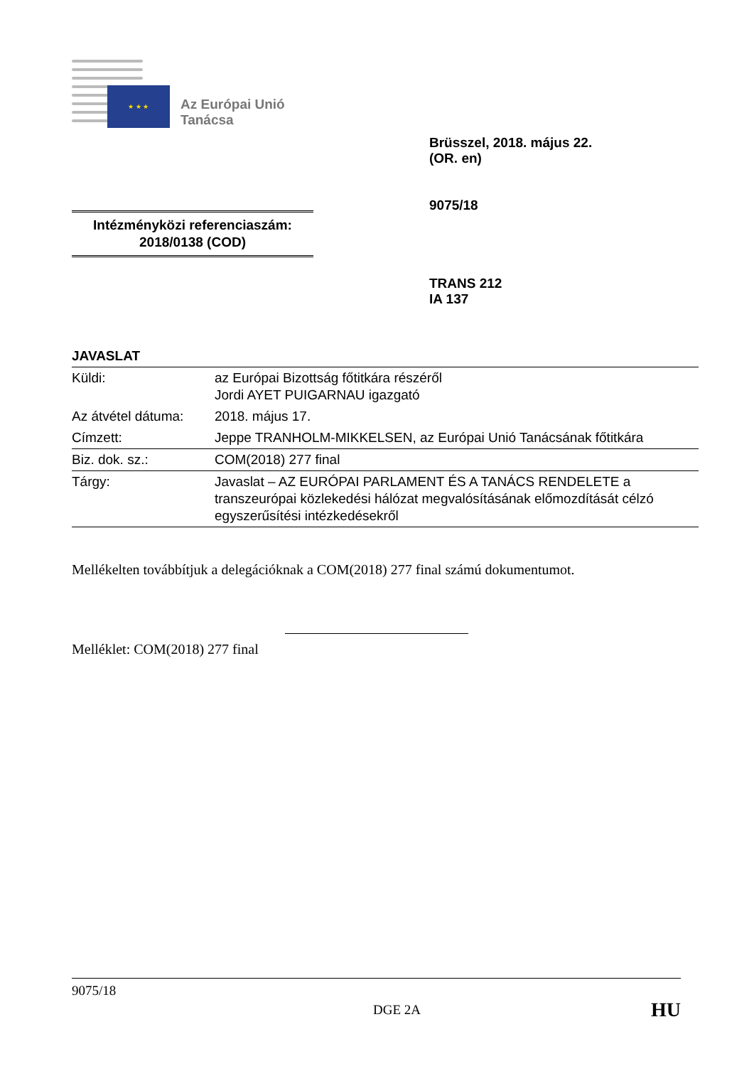★ ★ ★
Az Európai Unió
Tanácsa
Intézményközi referenciaszám:
2018/0138 (COD)
Brüsszel, 2018. május 22.
(OR. en)
9075/18
TRANS 212
IA 137
JAVASLAT
| Küldi: | az Európai Bizottság főtitkára részéről Jordi AYET PUIGARNAU igazgató |
| Az átvétel dátuma: | 2018. május 17. |
| Címzett: | Jeppe TRANHOLM-MIKKELSEN, az Európai Unió Tanácsának főtitkára |
| Biz. dok. sz.: | COM(2018) 277 final |
| Tárgy: | Javaslat – AZ EURÓPAI PARLAMENT ÉS A TANÁCS RENDELETE a transzeurópai közlekedési hálózat megvalósításának előmozdítását célzó egyszerűsítési intézkedésekről |
Mellékelten továbbítjuk a delegációknak a COM(2018) 277 final számú dokumentumot.
Melléklet: COM(2018) 277 final
9075/18
DGE 2A HU